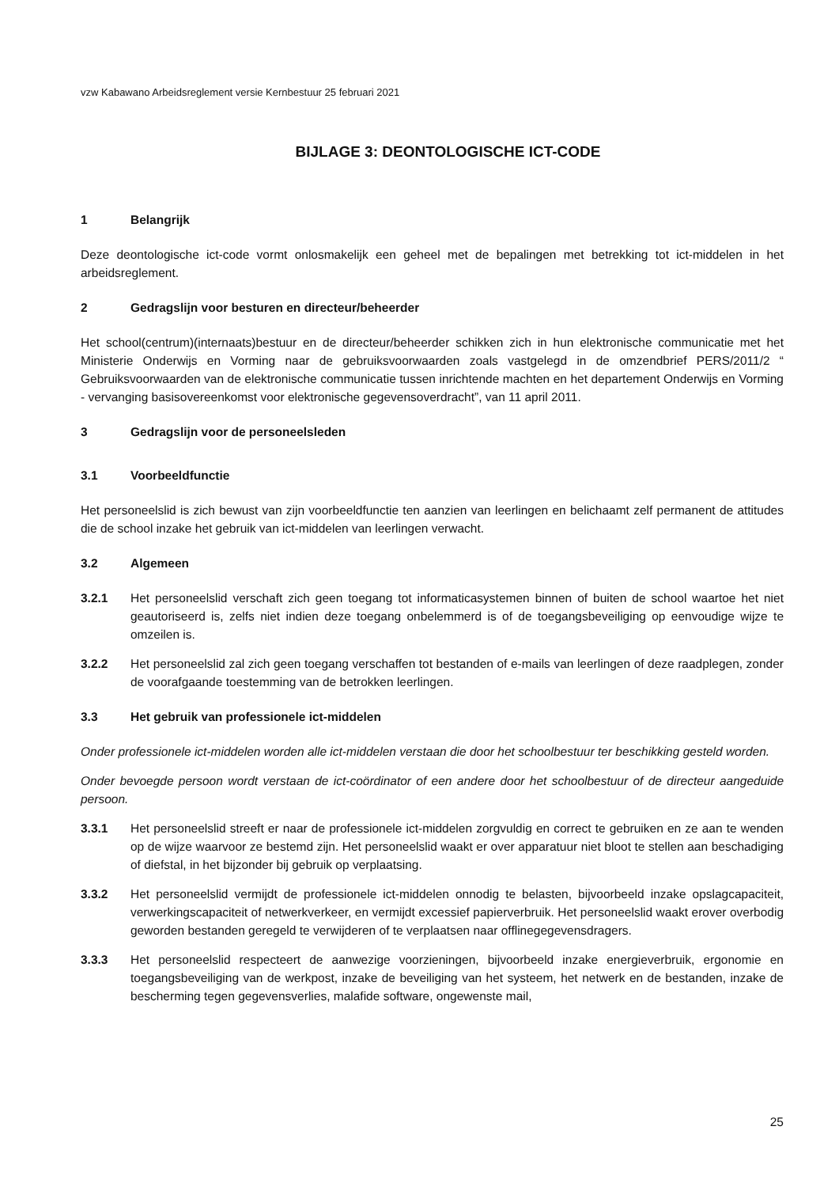vzw Kabawano Arbeidsreglement versie Kernbestuur 25 februari 2021
BIJLAGE 3: DEONTOLOGISCHE ICT-CODE
1 Belangrijk
Deze deontologische ict-code vormt onlosmakelijk een geheel met de bepalingen met betrekking tot ict-middelen in het arbeidsreglement.
2 Gedragslijn voor besturen en directeur/beheerder
Het school(centrum)(internaats)bestuur en de directeur/beheerder schikken zich in hun elektronische communicatie met het Ministerie Onderwijs en Vorming naar de gebruiksvoorwaarden zoals vastgelegd in de omzendbrief PERS/2011/2 “ Gebruiksvoorwaarden van de elektronische communicatie tussen inrichtende machten en het departement Onderwijs en Vorming - vervanging basisovereenkomst voor elektronische gegevensoverdracht”, van 11 april 2011.
3 Gedragslijn voor de personeelsleden
3.1 Voorbeeldfunctie
Het personeelslid is zich bewust van zijn voorbeeldfunctie ten aanzien van leerlingen en belichaamt zelf permanent de attitudes die de school inzake het gebruik van ict-middelen van leerlingen verwacht.
3.2 Algemeen
3.2.1 Het personeelslid verschaft zich geen toegang tot informaticasystemen binnen of buiten de school waartoe het niet geautoriseerd is, zelfs niet indien deze toegang onbelemmerd is of de toegangsbeveiliging op eenvoudige wijze te omzeilen is.
3.2.2 Het personeelslid zal zich geen toegang verschaffen tot bestanden of e-mails van leerlingen of deze raadplegen, zonder de voorafgaande toestemming van de betrokken leerlingen.
3.3 Het gebruik van professionele ict-middelen
Onder professionele ict-middelen worden alle ict-middelen verstaan die door het schoolbestuur ter beschikking gesteld worden.
Onder bevoegde persoon wordt verstaan de ict-coördinator of een andere door het schoolbestuur of de directeur aangeduide persoon.
3.3.1 Het personeelslid streeft er naar de professionele ict-middelen zorgvuldig en correct te gebruiken en ze aan te wenden op de wijze waarvoor ze bestemd zijn. Het personeelslid waakt er over apparatuur niet bloot te stellen aan beschadiging of diefstal, in het bijzonder bij gebruik op verplaatsing.
3.3.2 Het personeelslid vermijdt de professionele ict-middelen onnodig te belasten, bijvoorbeeld inzake opslagcapaciteit, verwerkingscapaciteit of netwerkverkeer, en vermijdt excessief papierverbruik. Het personeelslid waakt erover overbodig geworden bestanden geregeld te verwijderen of te verplaatsen naar offlinegegevensdragers.
3.3.3 Het personeelslid respecteert de aanwezige voorzieningen, bijvoorbeeld inzake energieverbruik, ergonomie en toegangsbeveiliging van de werkpost, inzake de beveiliging van het systeem, het netwerk en de bestanden, inzake de bescherming tegen gegevensverlies, malafide software, ongewenste mail,
25